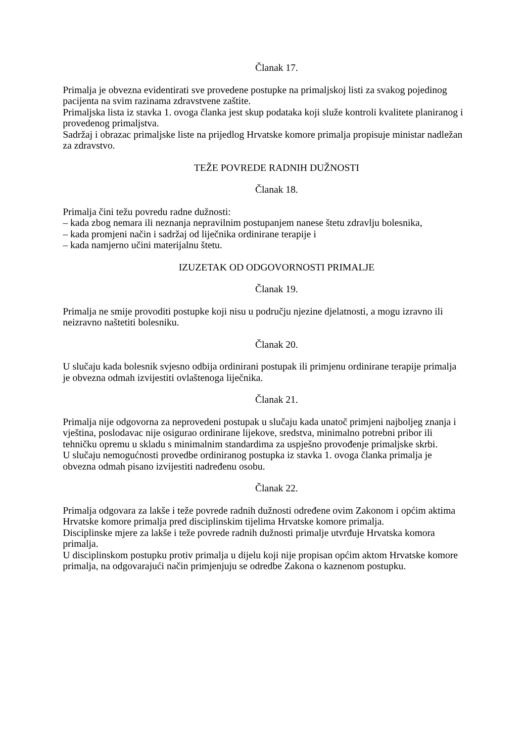Članak 17.
Primalja je obvezna evidentirati sve provedene postupke na primaljskoj listi za svakog pojedinog pacijenta na svim razinama zdravstvene zaštite.
Primaljska lista iz stavka 1. ovoga članka jest skup podataka koji služe kontroli kvalitete planiranog i provedenog primaljstva.
Sadržaj i obrazac primaljske liste na prijedlog Hrvatske komore primalja propisuje ministar nadležan za zdravstvo.
TEŽE POVREDE RADNIH DUŽNOSTI
Članak 18.
Primalja čini težu povredu radne dužnosti:
– kada zbog nemara ili neznanja nepravilnim postupanjem nanese štetu zdravlju bolesnika,
– kada promjeni način i sadržaj od liječnika ordinirane terapije i
– kada namjerno učini materijalnu štetu.
IZUZETAK OD ODGOVORNOSTI PRIMALJE
Članak 19.
Primalja ne smije provoditi postupke koji nisu u području njezine djelatnosti, a mogu izravno ili neizravno naštetiti bolesniku.
Članak 20.
U slučaju kada bolesnik svjesno odbija ordinirani postupak ili primjenu ordinirane terapije primalja je obvezna odmah izvijestiti ovlaštenoga liječnika.
Članak 21.
Primalja nije odgovorna za neprovedeni postupak u slučaju kada unatoč primjeni najboljeg znanja i vještina, poslodavac nije osigurao ordinirane lijekove, sredstva, minimalno potrebni pribor ili tehničku opremu u skladu s minimalnim standardima za uspješno provođenje primaljske skrbi.
U slučaju nemogućnosti provedbe ordiniranog postupka iz stavka 1. ovoga članka primalja je obvezna odmah pisano izvijestiti nadređenu osobu.
Članak 22.
Primalja odgovara za lakše i teže povrede radnih dužnosti određene ovim Zakonom i općim aktima Hrvatske komore primalja pred disciplinskim tijelima Hrvatske komore primalja.
Disciplinske mjere za lakše i teže povrede radnih dužnosti primalje utvrđuje Hrvatska komora primalja.
U disciplinskom postupku protiv primalja u dijelu koji nije propisan općim aktom Hrvatske komore primalja, na odgovarajući način primjenjuju se odredbe Zakona o kaznenom postupku.